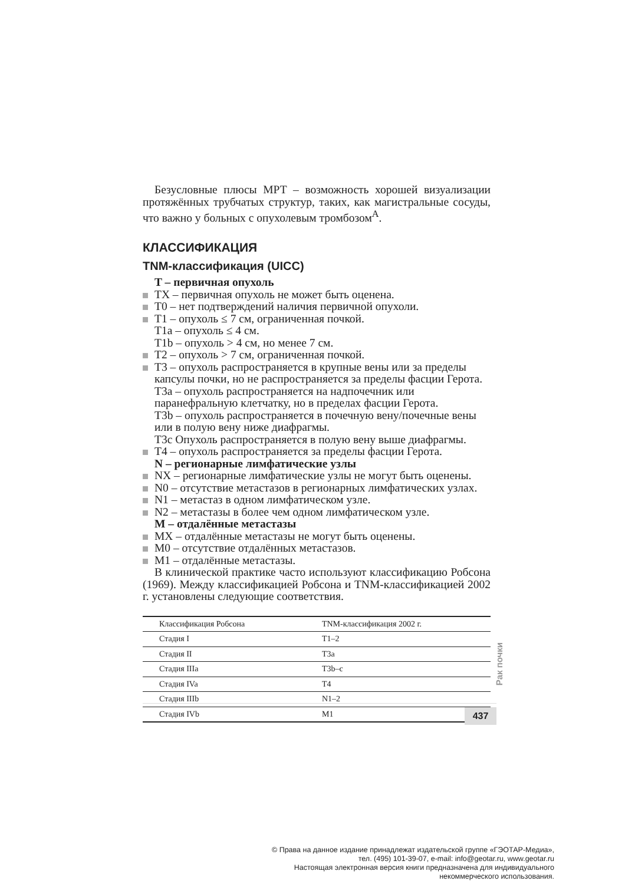Безусловные плюсы МРТ – возможность хорошей визуализации протяжённых трубчатых структур, таких, как магистральные сосуды, что важно у больных с опухолевым тромбозом<sup>A</sup>.
КЛАССИФИКАЦИЯ
TNM-классификация (UICC)
T – первичная опухоль
TX – первичная опухоль не может быть оценена.
T0 – нет подтверждений наличия первичной опухоли.
T1 – опухоль ≤ 7 см, ограниченная почкой.
T1a – опухоль ≤ 4 см.
T1b – опухоль > 4 см, но менее 7 см.
T2 – опухоль > 7 см, ограниченная почкой.
T3 – опухоль распространяется в крупные вены или за пределы капсулы почки, но не распространяется за пределы фасции Герота.
T3a – опухоль распространяется на надпочечник или паранефральную клетчатку, но в пределах фасции Герота.
T3b – опухоль распространяется в почечную вену/почечные вены или в полую вену ниже диафрагмы.
T3c Опухоль распространяется в полую вену выше диафрагмы.
T4 – опухоль распространяется за пределы фасции Герота.
N – регионарные лимфатические узлы
NX – регионарные лимфатические узлы не могут быть оценены.
N0 – отсутствие метастазов в регионарных лимфатических узлах.
N1 – метастаз в одном лимфатическом узле.
N2 – метастазы в более чем одном лимфатическом узле.
M – отдалённые метастазы
MX – отдалённые метастазы не могут быть оценены.
M0 – отсутствие отдалённых метастазов.
M1 – отдалённые метастазы.
В клинической практике часто используют классификацию Робсона (1969). Между классификацией Робсона и TNM-классификацией 2002 г. установлены следующие соответствия.
| Классификация Робсона | TNM-классификация 2002 г. |
| --- | --- |
| Стадия I | T1–2 |
| Стадия II | T3a |
| Стадия IIIa | T3b–c |
| Стадия IVa | T4 |
| Стадия IIIb | N1–2 |
| Стадия IVb | M1 |
Рак почки
437
© Права на данное издание принадлежат издательской группе «ГЭОТАР-Медиа»,
тел. (495) 101-39-07, e-mail: info@geotar.ru, www.geotar.ru
Настоящая электронная версия книги предназначена для индивидуального
некоммерческого использования.